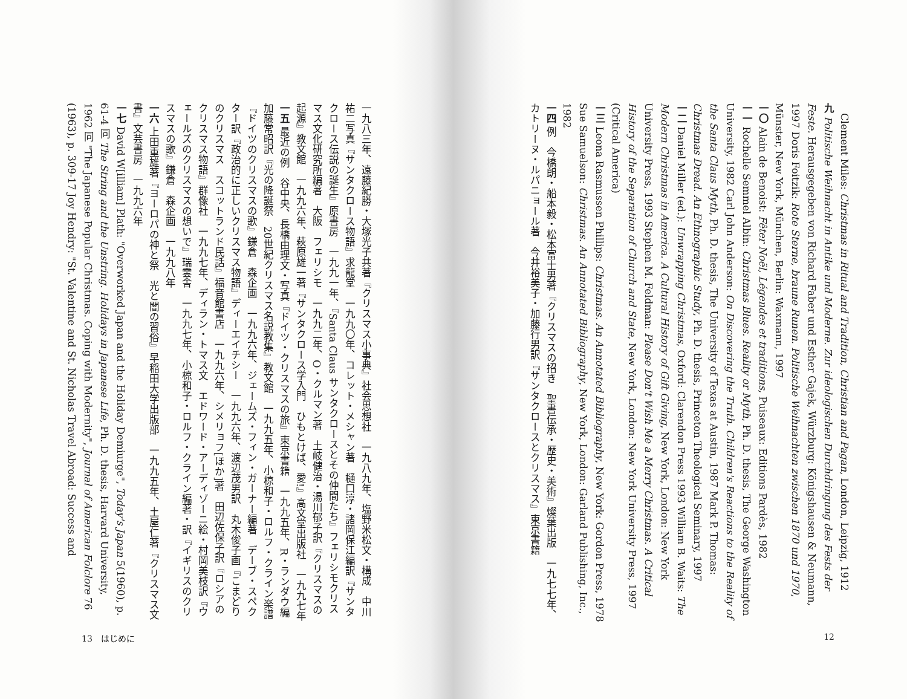Clement Miles: Christmas in Ritual and Tradition, Christian and Pagan, London, Leipzig, 1912
九 Politische Weihnacht in Antike und Moderne. Zur ideologischen Durchdringung des Fests der Feste. Herausgegeben von Richard Faber und Esther Gajek, Würzburg: Königshausen & Neumann, 1997 Doris Foitzik: Rote Sterne, braune Runen. Politische Weihnachten zwischen 1870 und 1970, Münster, New York, München, Berlin: Waxmann, 1997
一〇 Alain de Benoist: Fêter Noël, Légendes et traditions, Puiseaux: Editions Pardès, 1982
一一 Rochelle Semmel Albin: Christmas Blues. Reality or Myth, Ph. D. thesis, The George Washington University, 1982 Carl John Anderson: On Discovering the Truth. Children's Reactions to the Reality of the Santa Claus Myth, Ph. D. thesis, The University of Texas at Austin, 1987 Mark P. Thomas: Christmas Dread. An Ethnographic Study, Ph. D. thesis, Princeton Theological Seminary, 1997
一二 Daniel Miller (ed.): Unwrapping Christmas, Oxford: Clarendon Press 1993 William B. Waits: The Modern Christmas in America. A Cultural History of Gift Giving, New York, London: New York University Press, 1993 Stephen M. Feldman: Please Don't Wish Me a Merry Christmas. A Critical History of the Separation of Church and State, New York, London: New York University Press, 1997 (Critical America)
一三 Leona Rasmussen Phillips: Christmas. An Annotated Bibliography, New York: Gordon Press, 1978 Sue Samuelson: Christmas. An Annotated Bibliography, New York, London: Garland Publishing, Inc., 1982
一四 例　今橋朗・船本毅・松本富士男著『クリスマスの招き　聖書伝承・歴史・美術』燦葉出版　一九七七年、カトリーヌ・ルパニョール著　今井裕美子・加藤行男訳『サンタクロースとクリスマス』東京書籍
12
一九八三年、遠藤紀勝・大塚光子共著『クリスマス小事典』社会思想社　一九八九年、塩野米松文・構成　中川祐二写真『サンタクロース物語』求龍堂　一九九〇年、コレット・メシャン著　樋口淳・諸岡保江編訳『サンタクロース伝説の誕生』原書房　一九九一年、『Santa Claus サンタクロースとその仲間たち』フェリシモクリスマス文化研究所編著　大阪　フェリシモ　一九九二年、O・クルマン著　土岐健治・湯川郁子訳『クリスマスの起源』教文館　一九九六年、萩原雄一著『サンタクロース学入門　ひもとけば、愛!』高文堂出版社　一九九七年
一五 最近の例　谷中央、長橋由理文・写真『ドイツ・クリスマスの旅』東京書籍　一九九五年、R・ランダウ編　加藤常昭訳『光の降誕祭　20世紀クリスマス名説教集』教文館　一九九五年、小椋和子・ロルフ・クライン楽譜『ドイツのクリスマスの歌』鎌倉　森企画　一九九六年、ジェームズ・フィン・ガーナー編著　デーブ・スペクター訳『政治的に正しいクリスマス物語』ディーエイチシー　一九九六年、渡辺茂男訳　丸木俊子画『こまどりのクリスマス　スコットランド民話』福音館書店　一九九六年、シメリョフ[ほか]著　田辺佐保子訳『ロシアのクリスマス物語』群像社　一九九七年、ディラン・トマス文　エドワード・アーディゾーニ絵・村岡美枝訳『ウェールズのクリスマスの想いで』瑞雲舎　一九九七年、小椋和子・ロルフ・クライン編著・訳『イギリスのクリスマスの歌』鎌倉　森企画　一九九八年
一六 上田重雄著『ヨーロパの神と祭　光と闇の習俗』早稲田大学出版部　一九九五年、土屋仁著『クリスマス文書』文芸書房　一九九六年
一七 David W[illiam] Plath: "Overworked Japan and the Holiday Demiurge", Today's Japan 5(1960), p. 61-4 同 The String and the Unstring. Holidays in Japanese Life, Ph. D. thesis, Harvard University, 1962 同 "The Japanese Popular Christmas. Coping with Modernity", Journal of American Folclore 76 (1963), p. 309-17 Joy Hendry: "St. Valentine and St. Nicholas Travel Abroad: Success and
13　はじめに